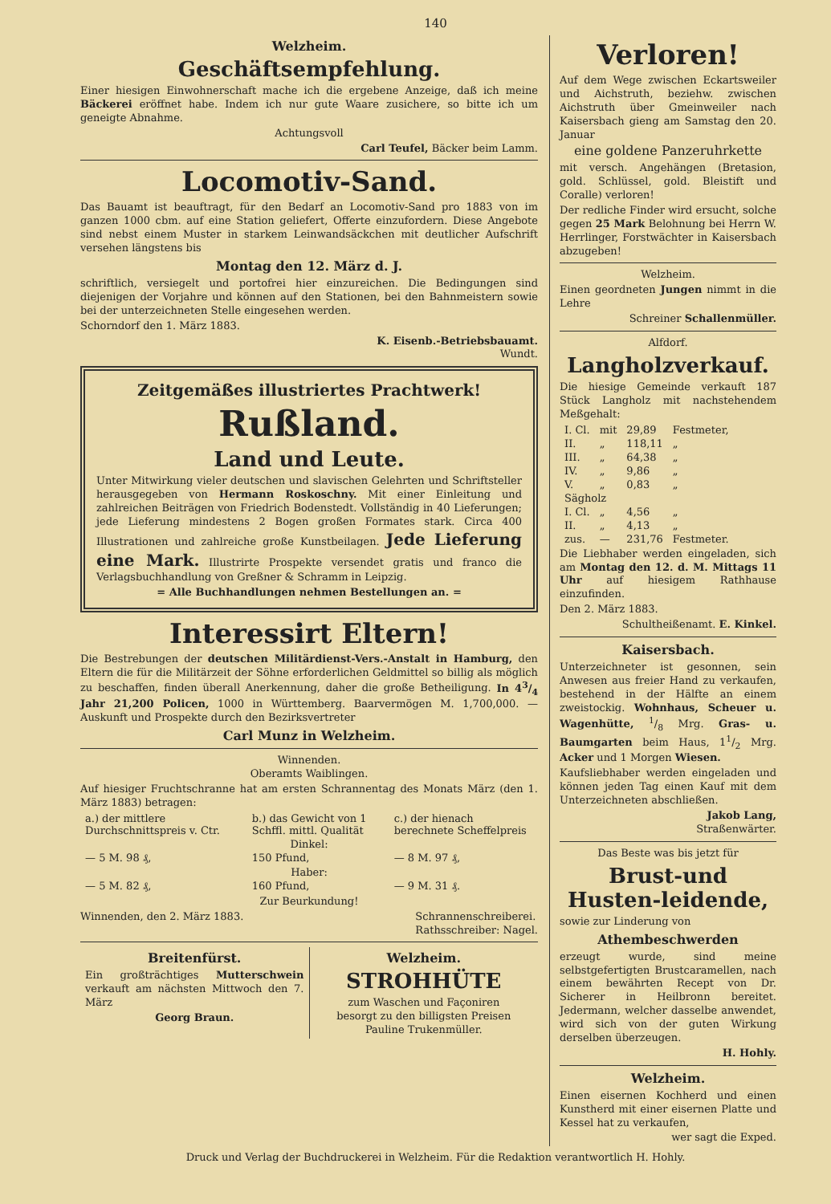140
Welzheim.
Geschäftsempfehlung.
Einer hiesigen Einwohnerschaft mache ich die ergebene Anzeige, daß ich meine Bäckerei eröffnet habe. Indem ich nur gute Waare zusichere, so bitte ich um geneigte Abnahme.
Achtungsvoll
Carl Teufel, Bäcker beim Lamm.
Locomotiv-Sand.
Das Bauamt ist beauftragt, für den Bedarf an Locomotiv-Sand pro 1883 von im ganzen 1000 cbm. auf eine Station geliefert, Offerte einzufordern. Diese Angebote sind nebst einem Muster in starkem Leinwandsäckchen mit deutlicher Aufschrift versehen längstens bis
Montag den 12. März d. J.
schriftlich, versiegelt und portofrei hier einzureichen. Die Bedingungen sind diejenigen der Vorjahre und können auf den Stationen, bei den Bahnmeistern sowie bei der unterzeichneten Stelle eingesehen werden.
Schorndorf den 1. März 1883.
K. Eisenb.-Betriebsbauamt.
Wundt.
Zeitgemäßes illustriertes Prachtwerk!
Rußland.
Land und Leute.
Unter Mitwirkung vieler deutschen und slavischen Gelehrten und Schriftsteller herausgegeben von Hermann Roskoschny. Mit einer Einleitung und zahlreichen Beiträgen von Friedrich Bodenstedt. Vollständig in 40 Lieferungen; jede Lieferung mindestens 2 Bogen großen Formates stark. Circa 400 Illustrationen und zahlreiche große Kunstbeilagen. Jede Lieferung eine Mark. Illustrirte Prospekte versendet gratis und franco die Verlagsbuchhandlung von Greßner & Schramm in Leipzig.
= Alle Buchhandlungen nehmen Bestellungen an. =
Interessirt Eltern!
Die Bestrebungen der deutschen Militärdienst-Vers.-Anstalt in Hamburg, den Eltern die für die Militärzeit der Söhne erforderlichen Geldmittel so billig als möglich zu beschaffen, finden überall Anerkennung, daher die große Betheiligung. In 43/4 Jahr 21,200 Policen, 1000 in Württemberg. Baarvermögen M. 1,700,000. — Auskunft und Prospekte durch den Bezirksvertreter
Carl Munz in Welzheim.
Winnenden.
Oberamts Waiblingen.
Auf hiesiger Fruchtschranne hat am ersten Schrannentag des Monats März (den 1. März 1883) betragen:
| a.) der mittlere Durchschnittspreis v. Ctr. | b.) das Gewicht von 1 Schffl. mittl. Qualität | c.) der hienach berechnete Scheffelpreis |
| Dinkel: | | |
| — 5 M. 98 ₰, | 150 Pfund, | — 8 M. 97 ₰, |
| Haber: | | |
| — 5 M. 82 ₰, | 160 Pfund, | — 9 M. 31 ₰. |
Zur Beurkundung!
Winnenden, den 2. März 1883. Schrannenschreiberei.
Rathsschreiber: Nagel.
Breitenfürst.
Ein großträchtiges Mutterschwein verkauft am nächsten Mittwoch den 7. März
Georg Braun.
Welzheim.
STROHHÜTE
zum Waschen und Façoniren
besorgt zu den billigsten Preisen
Pauline Trukenmüller.
Verloren!
Auf dem Wege zwischen Eckartsweiler und Aichstruth, beziehw. zwischen Aichstruth über Gmeinweiler nach Kaisersbach gieng am Samstag den 20. Januar
eine goldene Panzeruhrkette
mit versch. Angehängen (Bretasion, gold. Schlüssel, gold. Bleistift und Coralle) verloren!
Der redliche Finder wird ersucht, solche gegen 25 Mark Belohnung bei Herrn W. Herrlinger, Forstwächter in Kaisersbach abzugeben!
Welzheim.
Einen geordneten Jungen nimmt in die Lehre
Schreiner Schallenmüller.
Alfdorf.
Langholzverkauf.
Die hiesige Gemeinde verkauft 187 Stück Langholz mit nachstehendem Meßgehalt:
| I. Cl. | mit | 29,89 | Festmeter, |
| II. | „ | 118,11 | „ |
| III. | „ | 64,38 | „ |
| IV. | „ | 9,86 | „ |
| V. | „ | 0,83 | „ |
| Sägholz | | | |
| I. Cl. | „ | 4,56 | „ |
| II. | „ | 4,13 | „ |
| zus. | — | 231,76 | Festmeter. |
Die Liebhaber werden eingeladen, sich am Montag den 12. d. M. Mittags 11 Uhr auf hiesigem Rathhause einzufinden.
Den 2. März 1883.
Schultheißenamt. E. Kinkel.
Kaisersbach.
Unterzeichneter ist gesonnen, sein Anwesen aus freier Hand zu verkaufen, bestehend in der Hälfte an einem zweistockig. Wohnhaus, Scheuer u. Wagenhütte, 1/8 Mrg. Gras- u. Baumgarten beim Haus, 11/2 Mrg. Acker und 1 Morgen Wiesen.
Kaufsliebhaber werden eingeladen und können jeden Tag einen Kauf mit dem Unterzeichneten abschließen.
Jakob Lang,
Straßenwärter.
Das Beste was bis jetzt für
Brust-und Husten-leidende,
sowie zur Linderung von
Athembeschwerden
erzeugt wurde, sind meine selbstgefertigten Brustcaramellen, nach einem bewährten Recept von Dr. Sicherer in Heilbronn bereitet. Jedermann, welcher dasselbe anwendet, wird sich von der guten Wirkung derselben überzeugen.
H. Hohly.
Welzheim.
Einen eisernen Kochherd und einen Kunstherd mit einer eisernen Platte und Kessel hat zu verkaufen,
wer sagt die Exped.
Druck und Verlag der Buchdruckerei in Welzheim. Für die Redaktion verantwortlich H. Hohly.